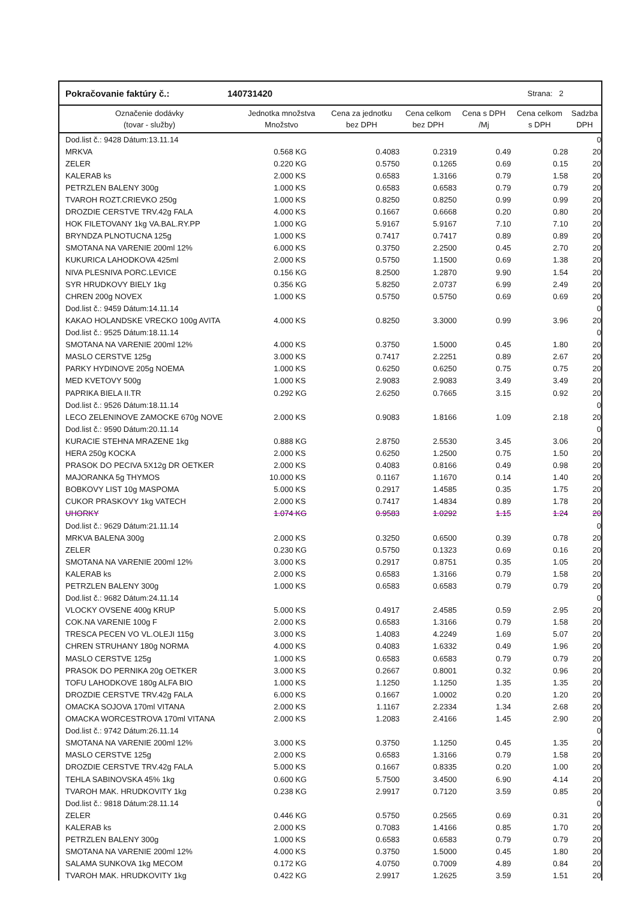Pokračovanie faktúry č.: 140731420 Strana: 2
| Označenie dodávky (tovar - služby) | Jednotka množstva Množstvo | | Cena za jednotku bez DPH | Cena celkom bez DPH | Cena s DPH /Mj | Cena celkom s DPH | Sadzba DPH |
| --- | --- | --- | --- | --- | --- | --- | --- |
| Dod.list č.: 9428 Dátum:13.11.14 | | | | | | | 0 |
| MRKVA | 0.568 | KG | 0.4083 | 0.2319 | 0.49 | 0.28 | 20 |
| ZELER | 0.220 | KG | 0.5750 | 0.1265 | 0.69 | 0.15 | 20 |
| KALERAB ks | 2.000 | KS | 0.6583 | 1.3166 | 0.79 | 1.58 | 20 |
| PETRZLEN BALENY 300g | 1.000 | KS | 0.6583 | 0.6583 | 0.79 | 0.79 | 20 |
| TVAROH ROZT.CRIEVKO 250g | 1.000 | KS | 0.8250 | 0.8250 | 0.99 | 0.99 | 20 |
| DROZDIE CERSTVE TRV.42g FALA | 4.000 | KS | 0.1667 | 0.6668 | 0.20 | 0.80 | 20 |
| HOK FILETOVANY 1kg VA.BAL.RY.PP | 1.000 | KG | 5.9167 | 5.9167 | 7.10 | 7.10 | 20 |
| BRYNDZA PLNOTUCNA 125g | 1.000 | KS | 0.7417 | 0.7417 | 0.89 | 0.89 | 20 |
| SMOTANA NA VARENIE 200ml 12% | 6.000 | KS | 0.3750 | 2.2500 | 0.45 | 2.70 | 20 |
| KUKURICA LAHODKOVA 425ml | 2.000 | KS | 0.5750 | 1.1500 | 0.69 | 1.38 | 20 |
| NIVA PLESNIVA PORC.LEVICE | 0.156 | KG | 8.2500 | 1.2870 | 9.90 | 1.54 | 20 |
| SYR HRUDKOVY BIELY 1kg | 0.356 | KG | 5.8250 | 2.0737 | 6.99 | 2.49 | 20 |
| CHREN 200g NOVEX | 1.000 | KS | 0.5750 | 0.5750 | 0.69 | 0.69 | 20 |
| Dod.list č.: 9459 Dátum:14.11.14 | | | | | | | 0 |
| KAKAO HOLANDSKE VRECKO 100g AVITA | 4.000 | KS | 0.8250 | 3.3000 | 0.99 | 3.96 | 20 |
| Dod.list č.: 9525 Dátum:18.11.14 | | | | | | | 0 |
| SMOTANA NA VARENIE 200ml 12% | 4.000 | KS | 0.3750 | 1.5000 | 0.45 | 1.80 | 20 |
| MASLO CERSTVE 125g | 3.000 | KS | 0.7417 | 2.2251 | 0.89 | 2.67 | 20 |
| PARKY HYDINOVE 205g NOEMA | 1.000 | KS | 0.6250 | 0.6250 | 0.75 | 0.75 | 20 |
| MED KVETOVY 500g | 1.000 | KS | 2.9083 | 2.9083 | 3.49 | 3.49 | 20 |
| PAPRIKA BIELA II.TR | 0.292 | KG | 2.6250 | 0.7665 | 3.15 | 0.92 | 20 |
| Dod.list č.: 9526 Dátum:18.11.14 | | | | | | | 0 |
| LECO ZELENINOVE ZAMOCKE 670g NOVE | 2.000 | KS | 0.9083 | 1.8166 | 1.09 | 2.18 | 20 |
| Dod.list č.: 9590 Dátum:20.11.14 | | | | | | | 0 |
| KURACIE STEHNA MRAZENE 1kg | 0.888 | KG | 2.8750 | 2.5530 | 3.45 | 3.06 | 20 |
| HERA 250g KOCKA | 2.000 | KS | 0.6250 | 1.2500 | 0.75 | 1.50 | 20 |
| PRASOK DO PECIVA 5X12g DR OETKER | 2.000 | KS | 0.4083 | 0.8166 | 0.49 | 0.98 | 20 |
| MAJORANKA 5g THYMOS | 10.000 | KS | 0.1167 | 1.1670 | 0.14 | 1.40 | 20 |
| BOBKOVY LIST 10g MASPOMA | 5.000 | KS | 0.2917 | 1.4585 | 0.35 | 1.75 | 20 |
| CUKOR PRASKOVY 1kg VATECH | 2.000 | KS | 0.7417 | 1.4834 | 0.89 | 1.78 | 20 |
| UHORKY | 1.074 | KG | 0.9583 | 1.0292 | 1.15 | 1.24 | 20 |
| Dod.list č.: 9629 Dátum:21.11.14 | | | | | | | 0 |
| MRKVA BALENA 300g | 2.000 | KS | 0.3250 | 0.6500 | 0.39 | 0.78 | 20 |
| ZELER | 0.230 | KG | 0.5750 | 0.1323 | 0.69 | 0.16 | 20 |
| SMOTANA NA VARENIE 200ml 12% | 3.000 | KS | 0.2917 | 0.8751 | 0.35 | 1.05 | 20 |
| KALERAB ks | 2.000 | KS | 0.6583 | 1.3166 | 0.79 | 1.58 | 20 |
| PETRZLEN BALENY 300g | 1.000 | KS | 0.6583 | 0.6583 | 0.79 | 0.79 | 20 |
| Dod.list č.: 9682 Dátum:24.11.14 | | | | | | | 0 |
| VLOCKY OVSENE 400g KRUP | 5.000 | KS | 0.4917 | 2.4585 | 0.59 | 2.95 | 20 |
| COK.NA VARENIE 100g F | 2.000 | KS | 0.6583 | 1.3166 | 0.79 | 1.58 | 20 |
| TRESCA PECEN VO VL.OLEJI 115g | 3.000 | KS | 1.4083 | 4.2249 | 1.69 | 5.07 | 20 |
| CHREN STRUHANY 180g NORMA | 4.000 | KS | 0.4083 | 1.6332 | 0.49 | 1.96 | 20 |
| MASLO CERSTVE 125g | 1.000 | KS | 0.6583 | 0.6583 | 0.79 | 0.79 | 20 |
| PRASOK DO PERNIKA 20g OETKER | 3.000 | KS | 0.2667 | 0.8001 | 0.32 | 0.96 | 20 |
| TOFU LAHODKOVE 180g ALFA BIO | 1.000 | KS | 1.1250 | 1.1250 | 1.35 | 1.35 | 20 |
| DROZDIE CERSTVE TRV.42g FALA | 6.000 | KS | 0.1667 | 1.0002 | 0.20 | 1.20 | 20 |
| OMACKA SOJOVA 170ml VITANA | 2.000 | KS | 1.1167 | 2.2334 | 1.34 | 2.68 | 20 |
| OMACKA WORCESTROVA 170ml VITANA | 2.000 | KS | 1.2083 | 2.4166 | 1.45 | 2.90 | 20 |
| Dod.list č.: 9742 Dátum:26.11.14 | | | | | | | 0 |
| SMOTANA NA VARENIE 200ml 12% | 3.000 | KS | 0.3750 | 1.1250 | 0.45 | 1.35 | 20 |
| MASLO CERSTVE 125g | 2.000 | KS | 0.6583 | 1.3166 | 0.79 | 1.58 | 20 |
| DROZDIE CERSTVE TRV.42g FALA | 5.000 | KS | 0.1667 | 0.8335 | 0.20 | 1.00 | 20 |
| TEHLA SABINOVSKA 45% 1kg | 0.600 | KG | 5.7500 | 3.4500 | 6.90 | 4.14 | 20 |
| TVAROH MAK. HRUDKOVITY 1kg | 0.238 | KG | 2.9917 | 0.7120 | 3.59 | 0.85 | 20 |
| Dod.list č.: 9818 Dátum:28.11.14 | | | | | | | 0 |
| ZELER | 0.446 | KG | 0.5750 | 0.2565 | 0.69 | 0.31 | 20 |
| KALERAB ks | 2.000 | KS | 0.7083 | 1.4166 | 0.85 | 1.70 | 20 |
| PETRZLEN BALENY 300g | 1.000 | KS | 0.6583 | 0.6583 | 0.79 | 0.79 | 20 |
| SMOTANA NA VARENIE 200ml 12% | 4.000 | KS | 0.3750 | 1.5000 | 0.45 | 1.80 | 20 |
| SALAMA SUNKOVA 1kg MECOM | 0.172 | KG | 4.0750 | 0.7009 | 4.89 | 0.84 | 20 |
| TVAROH MAK. HRUDKOVITY 1kg | 0.422 | KG | 2.9917 | 1.2625 | 3.59 | 1.51 | 20 |